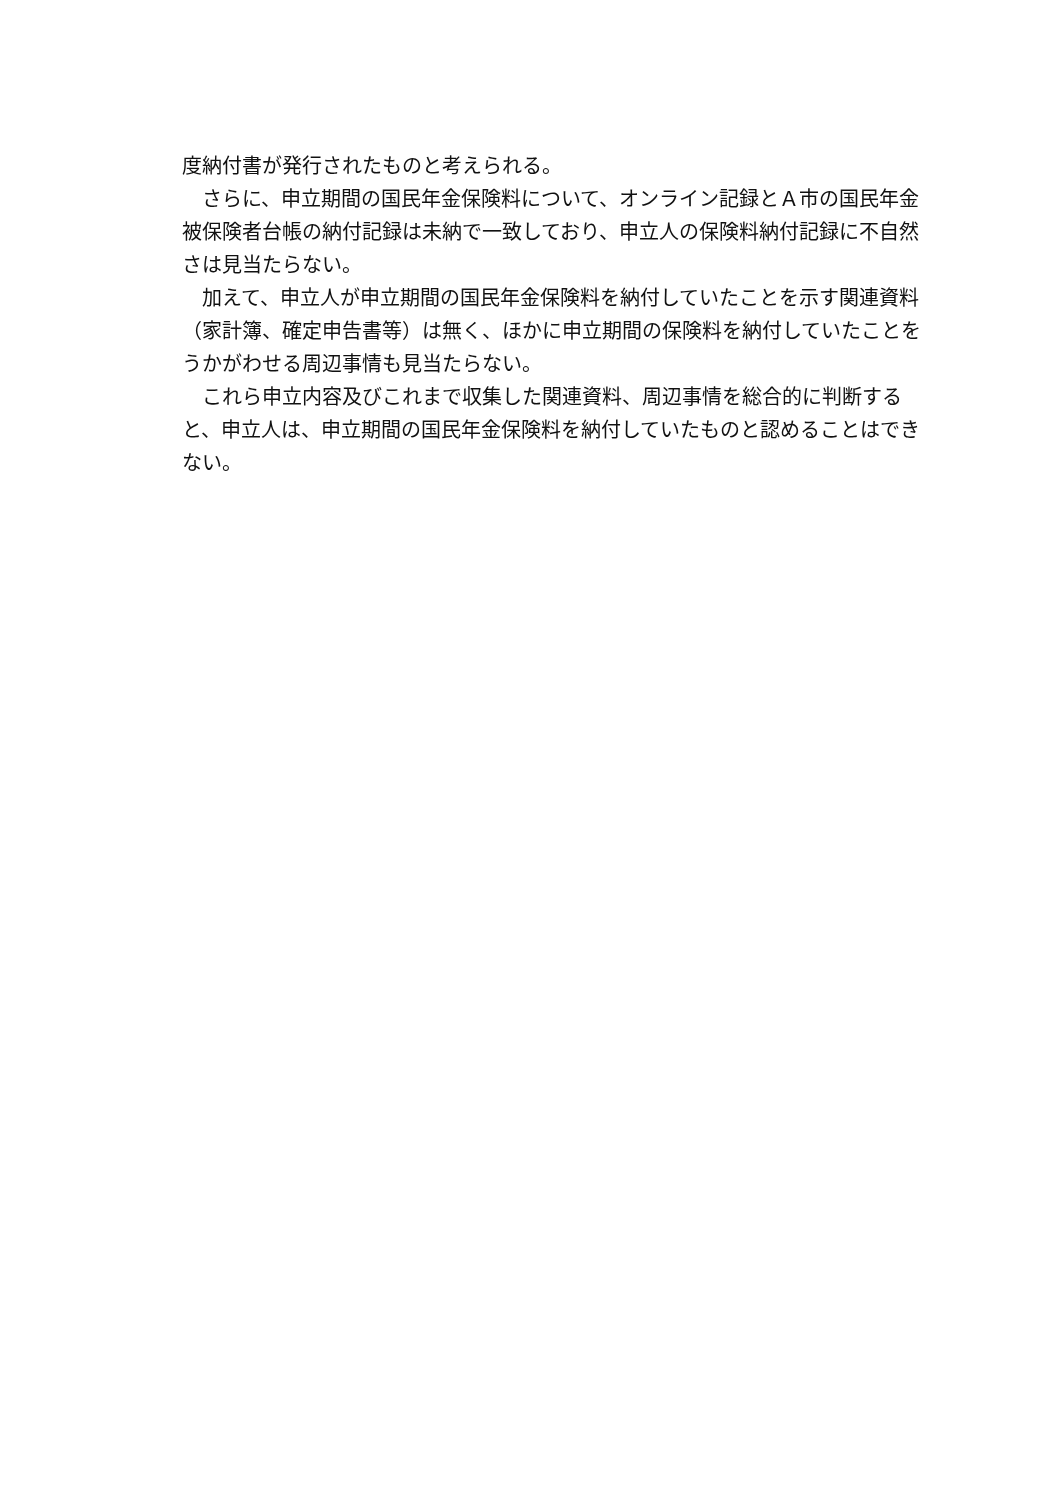度納付書が発行されたものと考えられる。
　さらに、申立期間の国民年金保険料について、オンライン記録とＡ市の国民年金被保険者台帳の納付記録は未納で一致しており、申立人の保険料納付記録に不自然さは見当たらない。
　加えて、申立人が申立期間の国民年金保険料を納付していたことを示す関連資料（家計簿、確定申告書等）は無く、ほかに申立期間の保険料を納付していたことをうかがわせる周辺事情も見当たらない。
　これら申立内容及びこれまで収集した関連資料、周辺事情を総合的に判断すると、申立人は、申立期間の国民年金保険料を納付していたものと認めることはできない。